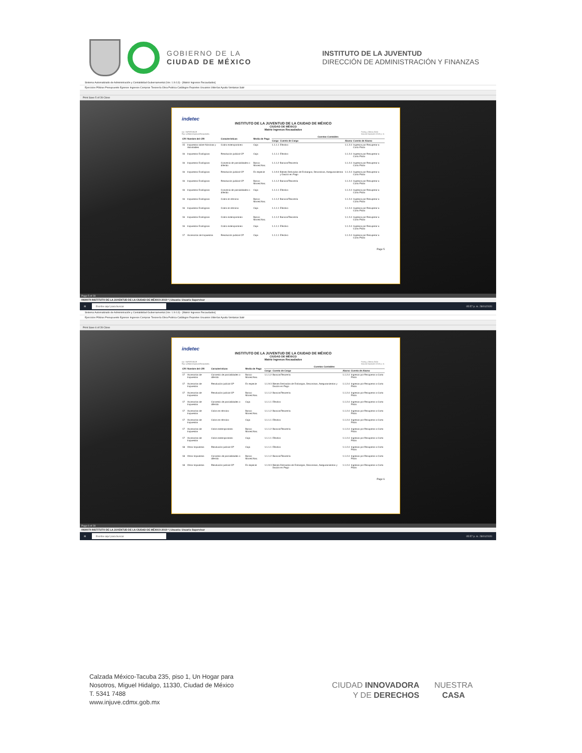GOBIERNO DE LA
CIUDAD DE MÉXICO
INSTITUTO DE LA JUVENTUD
DIRECCIÓN DE ADMINISTRACIÓN Y FINANZAS
Sistema Automatizado de Administración y Contabilidad Gubernamental (Ver. 1.9.0.3) - [Matriz Ingresos Recaudados]
Ejercicios Pólizas Presupuesto Egresos Ingresos Compras Tesorería Obra Publica Catálogos Reportes Usuarios Utilerías Ayuda Ventanas Salir
Print Save 5 of 28 Close
indetec
INSTITUTO DE LA JUVENTUD DE LA CIUDAD DE MÉXICO
CIUDAD DE MÉXICO
Matriz Ingresos Recaudados
Usr: SUPERVISOR
Rep: rptMatrizIngresosRecaudados Fecha y 28/ene./2020
hora de Impresión 05:42 p. m.
| CRI | Nombre del CRI | Características | Medio de Pago | Cuentas Contables | | | |
| --- | --- | --- | --- | --- | --- | --- | --- |
| | | | | Cargo | Cuenta de Cargo | Abono | Cuenta de Abono |
| 15 | Impuestos sobre Nóminas y Asimilables | Cobro extemporáneo | Caja | 1.1.1.1 | Efectivo | 1.1.2.4 | Ingresos por Recuperar a Corto Plazo |
| 16 | Impuestos Ecológicos | Resolución judicial CP | Caja | 1.1.1.1 | Efectivo | 1.1.2.4 | Ingresos por Recuperar a Corto Plazo |
| 16 | Impuestos Ecológicos | Convenio de parcialidades o diferido | Banco Moned.Nac. | 1.1.1.2 | Bancos/Tesorería | 1.1.2.4 | Ingresos por Recuperar a Corto Plazo |
| 16 | Impuestos Ecológicos | Resolución judicial CP | En especie | 1.1.9.3 | Bienes Derivados de Embargos, Decomisos, Aseguramientos y Dación en Pago | 1.1.2.4 | Ingresos por Recuperar a Corto Plazo |
| 16 | Impuestos Ecológicos | Resolución judicial CP | Banco Moned.Nac. | 1.1.1.2 | Bancos/Tesorería | 1.1.2.4 | Ingresos por Recuperar a Corto Plazo |
| 16 | Impuestos Ecológicos | Convenio de parcialidades o diferido | Caja | 1.1.1.1 | Efectivo | 1.1.2.4 | Ingresos por Recuperar a Corto Plazo |
| 16 | Impuestos Ecológicos | Cobro en término | Banco Moned.Nac. | 1.1.1.2 | Bancos/Tesorería | 1.1.2.4 | Ingresos por Recuperar a Corto Plazo |
| 16 | Impuestos Ecológicos | Cobro en término | Caja | 1.1.1.1 | Efectivo | 1.1.2.4 | Ingresos por Recuperar a Corto Plazo |
| 16 | Impuestos Ecológicos | Cobro extemporáneo | Banco Moned.Nac. | 1.1.1.2 | Bancos/Tesorería | 1.1.2.4 | Ingresos por Recuperar a Corto Plazo |
| 16 | Impuestos Ecológicos | Cobro extemporáneo | Caja | 1.1.1.1 | Efectivo | 1.1.2.4 | Ingresos por Recuperar a Corto Plazo |
| 17 | Accesorios de Impuestos | Resolución judicial CP | Caja | 1.1.1.1 | Efectivo | 1.1.2.4 | Ingresos por Recuperar a Corto Plazo |
Page 5
Page 5 of 28
0930070 INSTITUTO DE LA JUVENTUD DE LA CIUDAD DE MÉXICO 2019 * | Usuario: Usuario Supervisor
⊞ Escribe aquí para buscar 05:57 p. m. 28/01/2020
Sistema Automatizado de Administración y Contabilidad Gubernamental (Ver. 1.9.0.3) - [Matriz Ingresos Recaudados]
Ejercicios Pólizas Presupuesto Egresos Ingresos Compras Tesorería Obra Publica Catálogos Reportes Usuarios Utilerías Ayuda Ventanas Salir
Print Save 6 of 28 Close
indetec
INSTITUTO DE LA JUVENTUD DE LA CIUDAD DE MÉXICO
CIUDAD DE MÉXICO
Matriz Ingresos Recaudados
Usr: SUPERVISOR
Rep: rptMatrizIngresosRecaudados Fecha y 28/ene./2020
hora de Impresión 05:42 p. m.
| CRI | Nombre del CRI | Características | Medio de Pago | Cuentas Contables | | | |
| --- | --- | --- | --- | --- | --- | --- | --- |
| | | | | Cargo | Cuenta de Cargo | Abono | Cuenta de Abono |
| 17 | Accesorios de Impuestos | Convenio de parcialidades o diferido | Banco Moned.Nac. | 1.1.1.2 | Bancos/Tesorería | 1.1.2.4 | Ingresos por Recuperar a Corto Plazo |
| 17 | Accesorios de Impuestos | Resolución judicial CP | En especie | 1.1.9.3 | Bienes Derivados de Embargos, Decomisos, Aseguramientos y Dación en Pago | 1.1.2.4 | Ingresos por Recuperar a Corto Plazo |
| 17 | Accesorios de Impuestos | Resolución judicial CP | Banco Moned.Nac. | 1.1.1.2 | Bancos/Tesorería | 1.1.2.4 | Ingresos por Recuperar a Corto Plazo |
| 17 | Accesorios de Impuestos | Convenio de parcialidades o diferido | Caja | 1.1.1.1 | Efectivo | 1.1.2.4 | Ingresos por Recuperar a Corto Plazo |
| 17 | Accesorios de Impuestos | Cobro en término | Banco Moned.Nac. | 1.1.1.2 | Bancos/Tesorería | 1.1.2.4 | Ingresos por Recuperar a Corto Plazo |
| 17 | Accesorios de Impuestos | Cobro en término | Caja | 1.1.1.1 | Efectivo | 1.1.2.4 | Ingresos por Recuperar a Corto Plazo |
| 17 | Accesorios de Impuestos | Cobro extemporáneo | Banco Moned.Nac. | 1.1.1.2 | Bancos/Tesorería | 1.1.2.4 | Ingresos por Recuperar a Corto Plazo |
| 17 | Accesorios de Impuestos | Cobro extemporáneo | Caja | 1.1.1.1 | Efectivo | 1.1.2.4 | Ingresos por Recuperar a Corto Plazo |
| 18 | Otros Impuestos | Resolución judicial CP | Caja | 1.1.1.1 | Efectivo | 1.1.2.4 | Ingresos por Recuperar a Corto Plazo |
| 18 | Otros Impuestos | Convenio de parcialidades o diferido | Banco Moned.Nac. | 1.1.1.2 | Bancos/Tesorería | 1.1.2.4 | Ingresos por Recuperar a Corto Plazo |
| 18 | Otros Impuestos | Resolución judicial CP | En especie | 1.1.9.3 | Bienes Derivados de Embargos, Decomisos, Aseguramientos y Dación en Pago | 1.1.2.4 | Ingresos por Recuperar a Corto Plazo |
Page 6
Page 6 of 28
0930070 INSTITUTO DE LA JUVENTUD DE LA CIUDAD DE MÉXICO 2019 * | Usuario: Usuario Supervisor
⊞ Escribe aquí para buscar 05:57 p. m. 28/01/2020
Calzada México-Tacuba 235, piso 1, Un Hogar para
Nosotros, Miguel Hidalgo, 11330, Ciudad de México
T. 5341 7488
www.injuve.cdmx.gob.mx
CIUDAD INNOVADORA
Y DE DERECHOS
NUESTRA
CASA